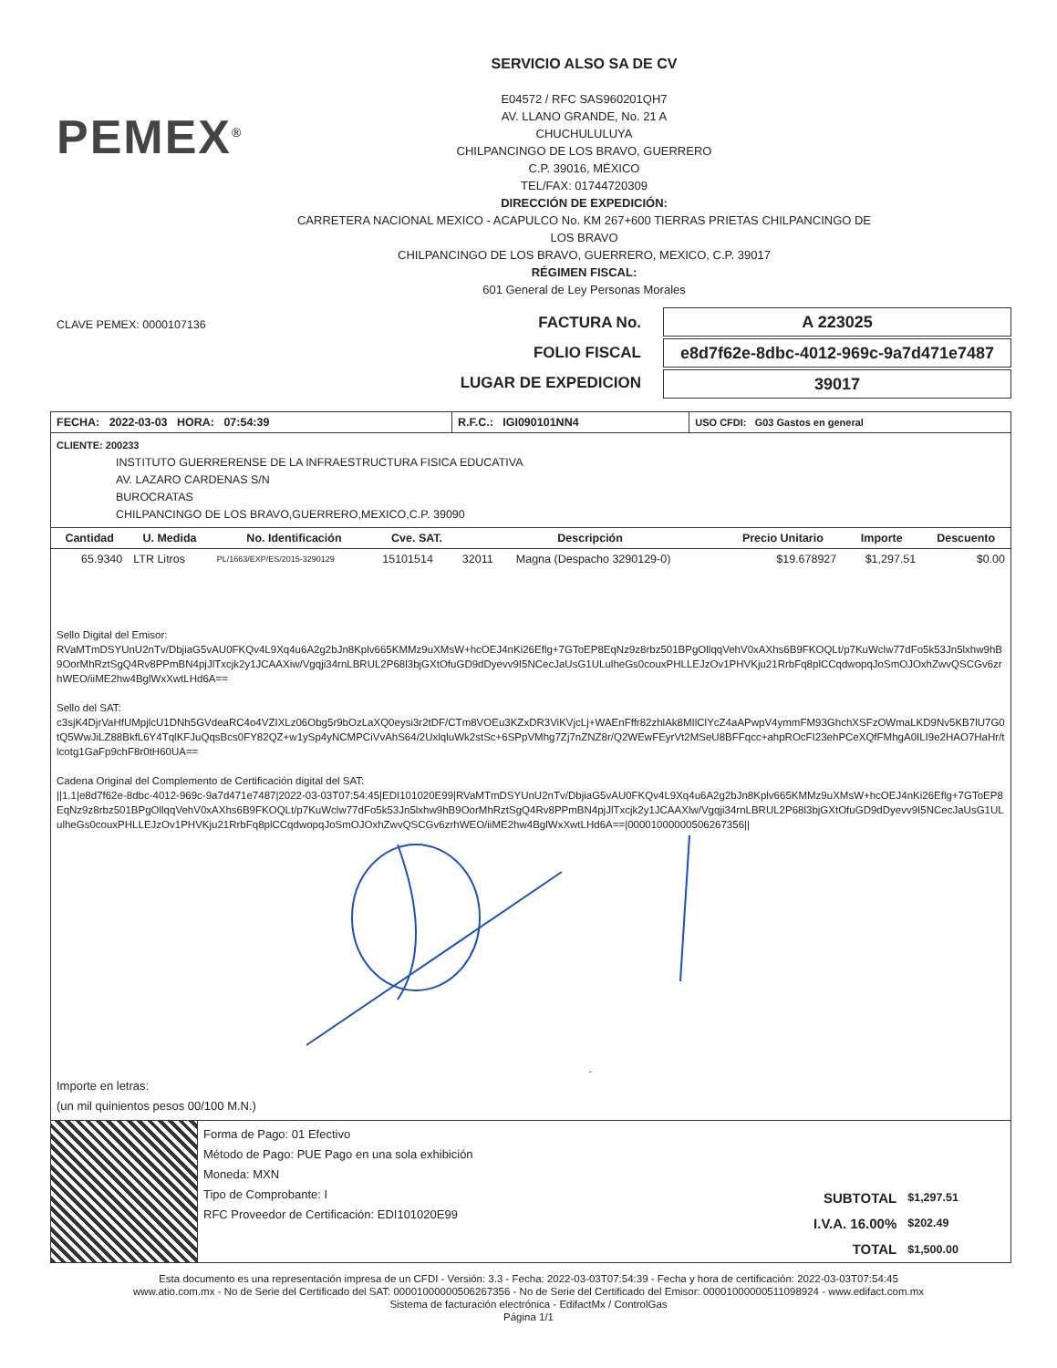PEMEX<sup>®</sup>
SERVICIO ALSO SA DE CV
E04572 / RFC SAS960201QH7
AV. LLANO GRANDE, No. 21 A
CHUCHULULUYA
CHILPANCINGO DE LOS BRAVO, GUERRERO
C.P. 39016, MÉXICO
TEL/FAX: 01744720309
DIRECCIÓN DE EXPEDICIÓN:
CARRETERA NACIONAL MEXICO - ACAPULCO No. KM 267+600 TIERRAS PRIETAS CHILPANCINGO DE LOS BRAVO
CHILPANCINGO DE LOS BRAVO, GUERRERO, MEXICO, C.P. 39017
RÉGIMEN FISCAL:
601 General de Ley Personas Morales
CLAVE PEMEX: 0000107136
FACTURA No.
FOLIO FISCAL
LUGAR DE EXPEDICION
A 223025
e8d7f62e-8dbc-4012-969c-9a7d471e7487
39017
| FECHA: 2022-03-03 HORA: 07:54:39 | R.F.C.: IGI090101NN4 | USO CFDI: G03 Gastos en general |
CLIENTE: 200233
INSTITUTO GUERRERENSE DE LA INFRAESTRUCTURA FISICA EDUCATIVA
AV. LAZARO CARDENAS S/N
BUROCRATAS
CHILPANCINGO DE LOS BRAVO,GUERRERO,MEXICO,C.P. 39090
| Cantidad | U. Medida | No. Identificación | Cve. SAT. | Descripción | | Precio Unitario | Importe | Descuento |
| --- | --- | --- | --- | --- | --- | --- | --- | --- |
| 65.9340 | LTR Litros | PL/1663/EXP/ES/2015-3290129 | 15101514 | 32011 | Magna (Despacho 3290129-0) | $19.678927 | $1,297.51 | $0.00 |
Sello Digital del Emisor:
RVaMTmDSYUnU2nTv/DbjiaG5vAU0FKQv4L9Xq4u6A2g2bJn8Kplv665KMMz9uXMsW+hcOEJ4nKi26Eflg+7GToEP8EqNz9z8rbz501BPgOllqqVehV0xAXhs6B9FKOQLt/p7KuWclw77dFo5k53Jn5lxhw9hB9OorMhRztSgQ4Rv8PPmBN4pjJlTxcjk2y1JCAAXiw/Vgqji34rnLBRUL2P68l3bjGXtOfuGD9dDyevv9I5NCecJaUsG1ULulheGs0couxPHLLEJzOv1PHVKju21RrbFq8plCCqdwopqJoSmOJOxhZwvQSCGv6zrhWEO/iiME2hw4BglWxXwtLHd6A==
Sello del SAT:
c3sjK4DjrVaHfUMpjlcU1DNh5GVdeaRC4o4VZIXLz06Obg5r9bOzLaXQ0eysi3r2tDF/CTm8VOEu3KZxDR3ViKVjcLj+WAEnFffr82zhlAk8MIlClYcZ4aAPwpV4ymmFM93GhchXSFzOWmaLKD9Nv5KB7lU7G0tQ5WwJiLZ88BkfL6Y4TqlKFJuQqsBcs0FY82QZ+w1ySp4yNCMPCiVvAhS64/2UxlqluWk2stSc+6SPpVMhg7Zj7nZNZ8r/Q2WEwFEyrVt2MSeU8BFFqcc+ahpROcFI23ehPCeXQfFMhgA0ILI9e2HAO7HaHr/tlcotg1GaFp9chF8r0tH60UA==
Cadena Original del Complemento de Certificación digital del SAT:
||1.1|e8d7f62e-8dbc-4012-969c-9a7d471e7487|2022-03-03T07:54:45|EDI101020E99|RVaMTmDSYUnU2nTv/DbjiaG5vAU0FKQv4L9Xq4u6A2g2bJn8Kplv665KMMz9uXMsW+hcOEJ4nKi26Eflg+7GToEP8EqNz9z8rbz501BPgOllqqVehV0xAXhs6B9FKOQLt/p7KuWclw77dFo5k53Jn5lxhw9hB9OorMhRztSgQ4Rv8PPmBN4pjJlTxcjk2y1JCAAXlw/Vgqji34rnLBRUL2P68l3bjGXtOfuGD9dDyevv9I5NCecJaUsG1ULulheGs0couxPHLLEJzOv1PHVKju21RrbFq8plCCqdwopqJoSmOJOxhZwvQSCGv6zrhWEO/iiME2hw4BglWxXwtLHd6A==|00001000000506267356||
Importe en letras:
(un mil quinientos pesos 00/100 M.N.)
Forma de Pago: 01 Efectivo
Método de Pago: PUE Pago en una sola exhibición
Moneda: MXN
Tipo de Comprobante: I
RFC Proveedor de Certificación: EDI101020E99
| SUBTOTAL | $1,297.51 |
| I.V.A. 16.00% | $202.49 |
| TOTAL | $1,500.00 |
Esta documento es una representación impresa de un CFDI - Versión: 3.3 - Fecha: 2022-03-03T07:54:39 - Fecha y hora de certificación: 2022-03-03T07:54:45
www.atio.com.mx - No de Serie del Certificado del SAT: 00001000000506267356 - No de Serie del Certificado del Emisor: 00001000000511098924 - www.edifact.com.mx
Sistema de facturación electrónica - EdifactMx / ControlGas
Página 1/1